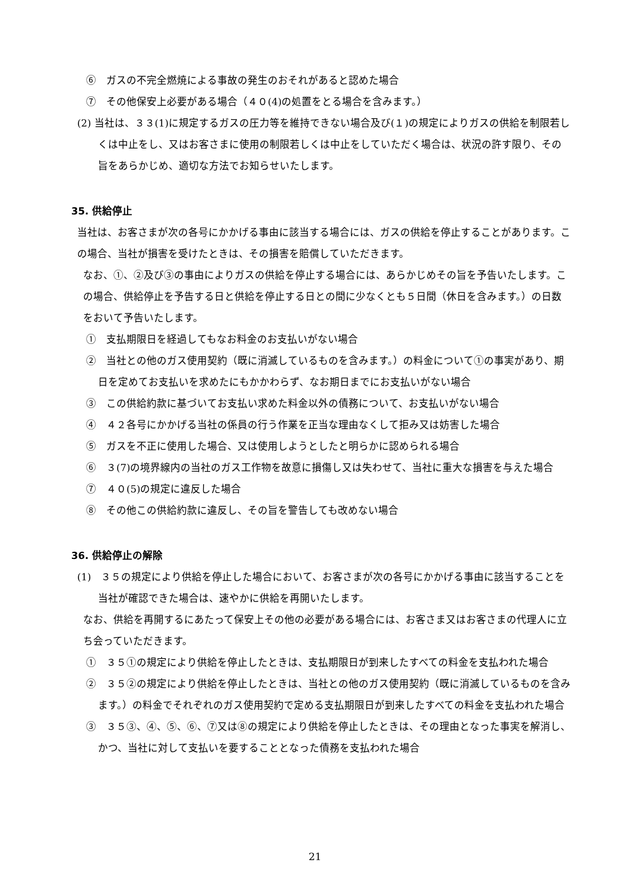⑥　ガスの不完全燃焼による事故の発生のおそれがあると認めた場合
⑦　その他保安上必要がある場合（４０(4)の処置をとる場合を含みます。）
(2) 当社は、３３(1)に規定するガスの圧力等を維持できない場合及び(１)の規定によりガスの供給を制限若しくは中止をし、又はお客さまに使用の制限若しくは中止をしていただく場合は、状況の許す限り、その旨をあらかじめ、適切な方法でお知らせいたします。
35. 供給停止
当社は、お客さまが次の各号にかかげる事由に該当する場合には、ガスの供給を停止することがあります。この場合、当社が損害を受けたときは、その損害を賠償していただきます。
なお、①、②及び③の事由によりガスの供給を停止する場合には、あらかじめその旨を予告いたします。この場合、供給停止を予告する日と供給を停止する日との間に少なくとも５日間（休日を含みます。）の日数をおいて予告いたします。
①　支払期限日を経過してもなお料金のお支払いがない場合
②　当社との他のガス使用契約（既に消滅しているものを含みます。）の料金について①の事実があり、期日を定めてお支払いを求めたにもかかわらず、なお期日までにお支払いがない場合
③　この供給約款に基づいてお支払い求めた料金以外の債務について、お支払いがない場合
④　４２各号にかかげる当社の係員の行う作業を正当な理由なくして拒み又は妨害した場合
⑤　ガスを不正に使用した場合、又は使用しようとしたと明らかに認められる場合
⑥　３(7)の境界線内の当社のガス工作物を故意に損傷し又は失わせて、当社に重大な損害を与えた場合
⑦　４０(5)の規定に違反した場合
⑧　その他この供給約款に違反し、その旨を警告しても改めない場合
36. 供給停止の解除
(1)　３５の規定により供給を停止した場合において、お客さまが次の各号にかかげる事由に該当することを当社が確認できた場合は、速やかに供給を再開いたします。
なお、供給を再開するにあたって保安上その他の必要がある場合には、お客さま又はお客さまの代理人に立ち会っていただきます。
①　３５①の規定により供給を停止したときは、支払期限日が到来したすべての料金を支払われた場合
②　３５②の規定により供給を停止したときは、当社との他のガス使用契約（既に消滅しているものを含みます。）の料金でそれぞれのガス使用契約で定める支払期限日が到来したすべての料金を支払われた場合
③　３５③、④、⑤、⑥、⑦又は⑧の規定により供給を停止したときは、その理由となった事実を解消し、かつ、当社に対して支払いを要することとなった債務を支払われた場合
21